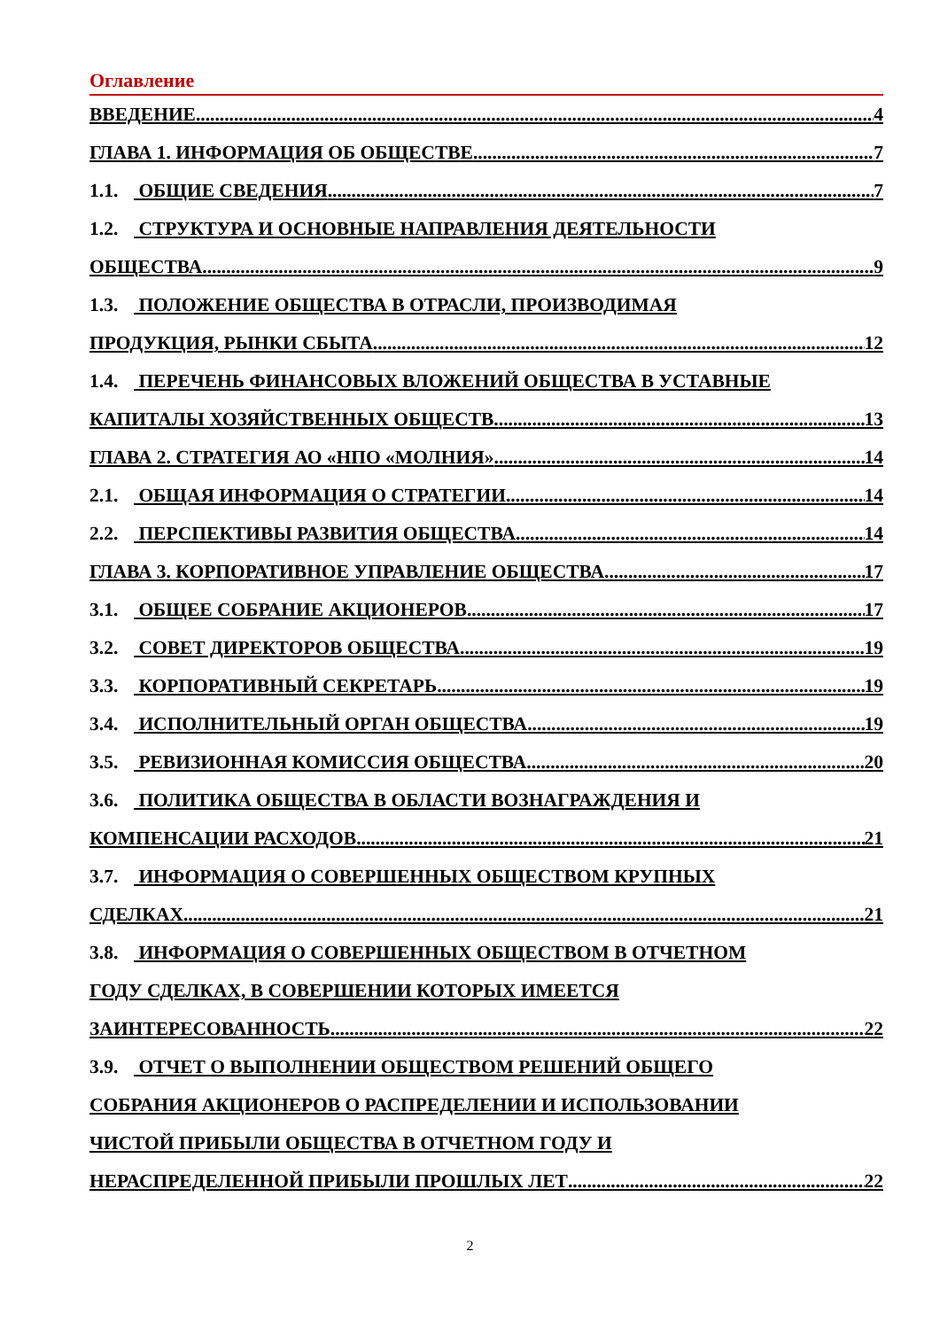Оглавление
ВВЕДЕНИЕ 4
ГЛАВА 1. ИНФОРМАЦИЯ ОБ ОБЩЕСТВЕ 7
1.1. ОБЩИЕ СВЕДЕНИЯ 7
1.2. СТРУКТУРА И ОСНОВНЫЕ НАПРАВЛЕНИЯ ДЕЯТЕЛЬНОСТИ
ОБЩЕСТВА 9
1.3. ПОЛОЖЕНИЕ ОБЩЕСТВА В ОТРАСЛИ, ПРОИЗВОДИМАЯ
ПРОДУКЦИЯ, РЫНКИ СБЫТА 12
1.4. ПЕРЕЧЕНЬ ФИНАНСОВЫХ ВЛОЖЕНИЙ ОБЩЕСТВА В УСТАВНЫЕ
КАПИТАЛЫ ХОЗЯЙСТВЕННЫХ ОБЩЕСТВ. 13
ГЛАВА 2. СТРАТЕГИЯ АО «НПО «МОЛНИЯ» 14
2.1. ОБЩАЯ ИНФОРМАЦИЯ О СТРАТЕГИИ 14
2.2. ПЕРСПЕКТИВЫ РАЗВИТИЯ ОБЩЕСТВА 14
ГЛАВА 3. КОРПОРАТИВНОЕ УПРАВЛЕНИЕ ОБЩЕСТВА 17
3.1. ОБЩЕЕ СОБРАНИЕ АКЦИОНЕРОВ 17
3.2. СОВЕТ ДИРЕКТОРОВ ОБЩЕСТВА 19
3.3. КОРПОРАТИВНЫЙ СЕКРЕТАРЬ 19
3.4. ИСПОЛНИТЕЛЬНЫЙ ОРГАН ОБЩЕСТВА 19
3.5. РЕВИЗИОННАЯ КОМИССИЯ ОБЩЕСТВА 20
3.6. ПОЛИТИКА ОБЩЕСТВА В ОБЛАСТИ ВОЗНАГРАЖДЕНИЯ И
КОМПЕНСАЦИИ РАСХОДОВ 21
3.7. ИНФОРМАЦИЯ О СОВЕРШЕННЫХ ОБЩЕСТВОМ КРУПНЫХ
СДЕЛКАХ 21
3.8. ИНФОРМАЦИЯ О СОВЕРШЕННЫХ ОБЩЕСТВОМ В ОТЧЕТНОМ
ГОДУ СДЕЛКАХ, В СОВЕРШЕНИИ КОТОРЫХ ИМЕЕТСЯ
ЗАИНТЕРЕСОВАННОСТЬ 22
3.9. ОТЧЕТ О ВЫПОЛНЕНИИ ОБЩЕСТВОМ РЕШЕНИЙ ОБЩЕГО
СОБРАНИЯ АКЦИОНЕРОВ О РАСПРЕДЕЛЕНИИ И ИСПОЛЬЗОВАНИИ
ЧИСТОЙ ПРИБЫЛИ ОБЩЕСТВА В ОТЧЕТНОМ ГОДУ И
НЕРАСПРЕДЕЛЕННОЙ ПРИБЫЛИ ПРОШЛЫХ ЛЕТ 22
2